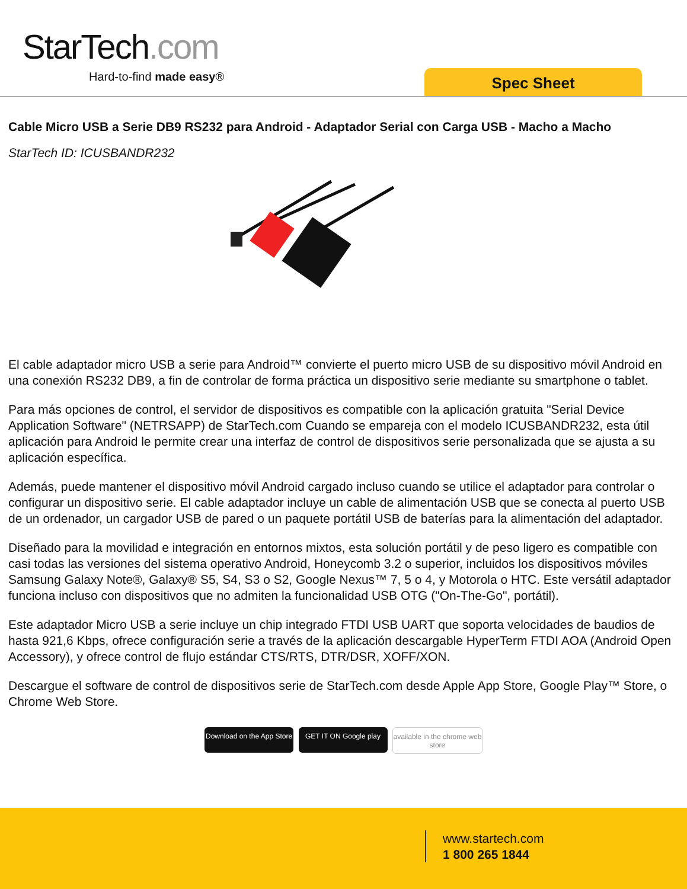StarTech.com
Hard-to-find made easy® Spec Sheet
Cable Micro USB a Serie DB9 RS232 para Android - Adaptador Serial con Carga USB - Macho a Macho
StarTech ID: ICUSBANDR232
El cable adaptador micro USB a serie para Android™ convierte el puerto micro USB de su dispositivo móvil Android en una conexión RS232 DB9, a fin de controlar de forma práctica un dispositivo serie mediante su smartphone o tablet.
Para más opciones de control, el servidor de dispositivos es compatible con la aplicación gratuita "Serial Device Application Software" (NETRSAPP) de StarTech.com Cuando se empareja con el modelo ICUSBANDR232, esta útil aplicación para Android le permite crear una interfaz de control de dispositivos serie personalizada que se ajusta a su aplicación específica.
Además, puede mantener el dispositivo móvil Android cargado incluso cuando se utilice el adaptador para controlar o configurar un dispositivo serie. El cable adaptador incluye un cable de alimentación USB que se conecta al puerto USB de un ordenador, un cargador USB de pared o un paquete portátil USB de baterías para la alimentación del adaptador.
Diseñado para la movilidad e integración en entornos mixtos, esta solución portátil y de peso ligero es compatible con casi todas las versiones del sistema operativo Android, Honeycomb 3.2 o superior, incluidos los dispositivos móviles Samsung Galaxy Note®, Galaxy® S5, S4, S3 o S2, Google Nexus™ 7, 5 o 4, y Motorola o HTC. Este versátil adaptador funciona incluso con dispositivos que no admiten la funcionalidad USB OTG ("On-The-Go", portátil).
Este adaptador Micro USB a serie incluye un chip integrado FTDI USB UART que soporta velocidades de baudios de hasta 921,6 Kbps, ofrece configuración serie a través de la aplicación descargable HyperTerm FTDI AOA (Android Open Accessory), y ofrece control de flujo estándar CTS/RTS, DTR/DSR, XOFF/XON.
Descargue el software de control de dispositivos serie de StarTech.com desde Apple App Store, Google Play™ Store, o Chrome Web Store.
Download on the App Store GET IT ON Google play available in the chrome web store
www.startech.com
1 800 265 1844